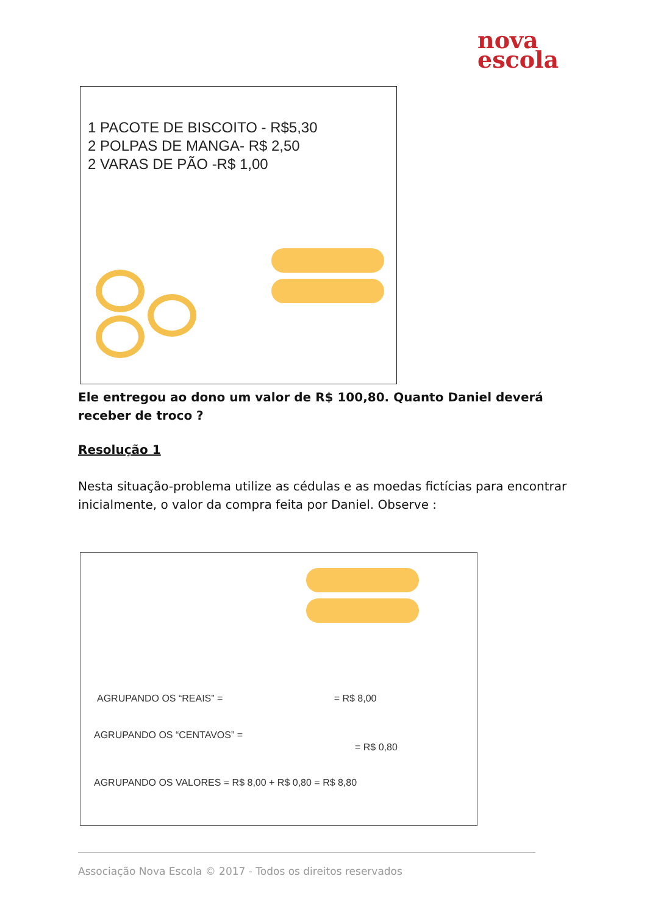nova
escola
1 PACOTE DE BISCOITO - R$5,30
2 POLPAS DE MANGA- R$ 2,50
2 VARAS DE PÃO -R$ 1,00
Ele entregou ao dono um valor de R$ 100,80. Quanto Daniel deverá receber de troco ?
Resolução 1
Nesta situação-problema utilize as cédulas e as moedas fictícias para encontrar inicialmente, o valor da compra feita por Daniel. Observe :
AGRUPANDO OS “REAIS” = = R$ 8,00
AGRUPANDO OS “CENTAVOS” =
= R$ 0,80
AGRUPANDO OS VALORES = R$ 8,00 + R$ 0,80 = R$ 8,80
Associação Nova Escola © 2017 - Todos os direitos reservados